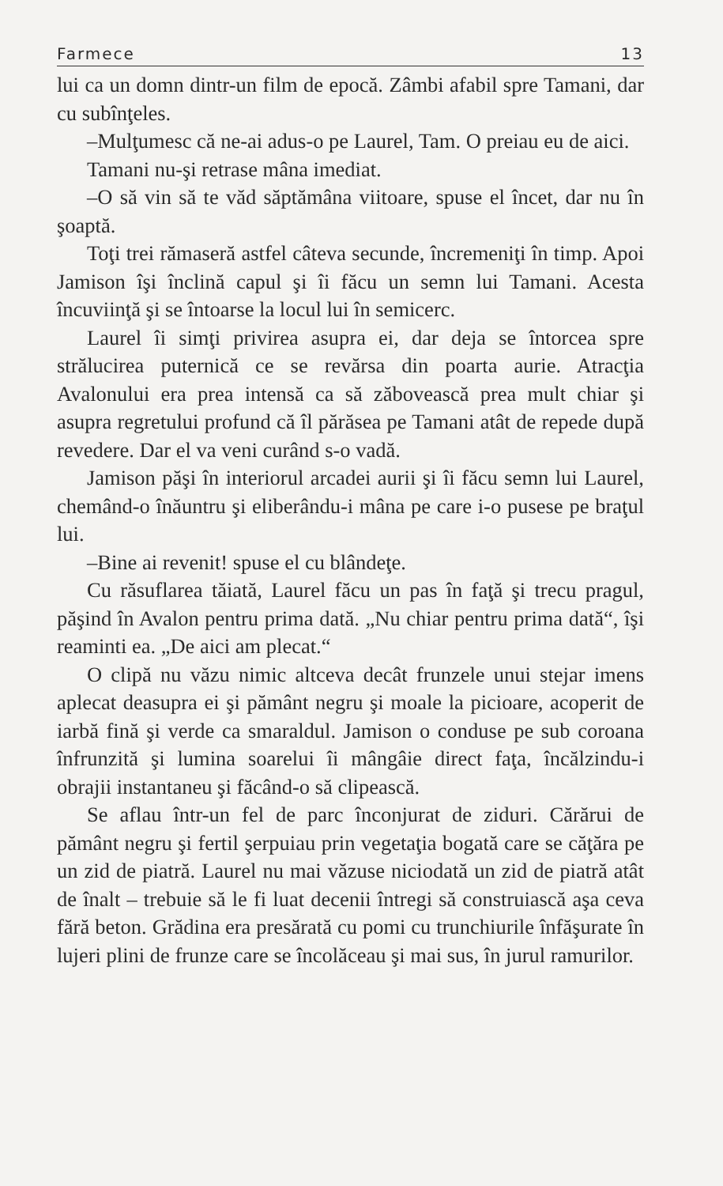Farmece 13
lui ca un domn dintr-un film de epocă. Zâmbi afabil spre Tamani, dar cu subînţeles.
–Mulţumesc că ne-ai adus-o pe Laurel, Tam. O preiau eu de aici.
Tamani nu-şi retrase mâna imediat.
–O să vin să te văd săptămâna viitoare, spuse el încet, dar nu în şoaptă.
Toţi trei rămaseră astfel câteva secunde, încremeniţi în timp. Apoi Jamison îşi înclină capul şi îi făcu un semn lui Tamani. Acesta încuviinţă şi se întoarse la locul lui în semicerc.
Laurel îi simţi privirea asupra ei, dar deja se întorcea spre strălucirea puternică ce se revărsa din poarta aurie. Atracţia Avalonului era prea intensă ca să zăbovească prea mult chiar şi asupra regretului profund că îl părăsea pe Tamani atât de repede după revedere. Dar el va veni curând s-o vadă.
Jamison păşi în interiorul arcadei aurii şi îi făcu semn lui Laurel, chemând-o înăuntru şi eliberându-i mâna pe care i-o pusese pe braţul lui.
–Bine ai revenit! spuse el cu blândeţe.
Cu răsuflarea tăiată, Laurel făcu un pas în faţă şi trecu pragul, păşind în Avalon pentru prima dată. „Nu chiar pentru prima dată“, îşi reaminti ea. „De aici am plecat.“
O clipă nu văzu nimic altceva decât frunzele unui stejar imens aplecat deasupra ei şi pământ negru şi moale la picioare, acoperit de iarbă fină şi verde ca smaraldul. Jamison o conduse pe sub coroana înfrunzită şi lumina soarelui îi mângâie direct faţa, încălzindu-i obrajii instantaneu şi făcând-o să clipească.
Se aflau într-un fel de parc înconjurat de ziduri. Cărărui de pământ negru şi fertil şerpuiau prin vegetaţia bogată care se căţăra pe un zid de piatră. Laurel nu mai văzuse niciodată un zid de piatră atât de înalt – trebuie să le fi luat decenii întregi să construiască aşa ceva fără beton. Grădina era presărată cu pomi cu trunchiurile înfăşurate în lujeri plini de frunze care se încolăceau şi mai sus, în jurul ramurilor.